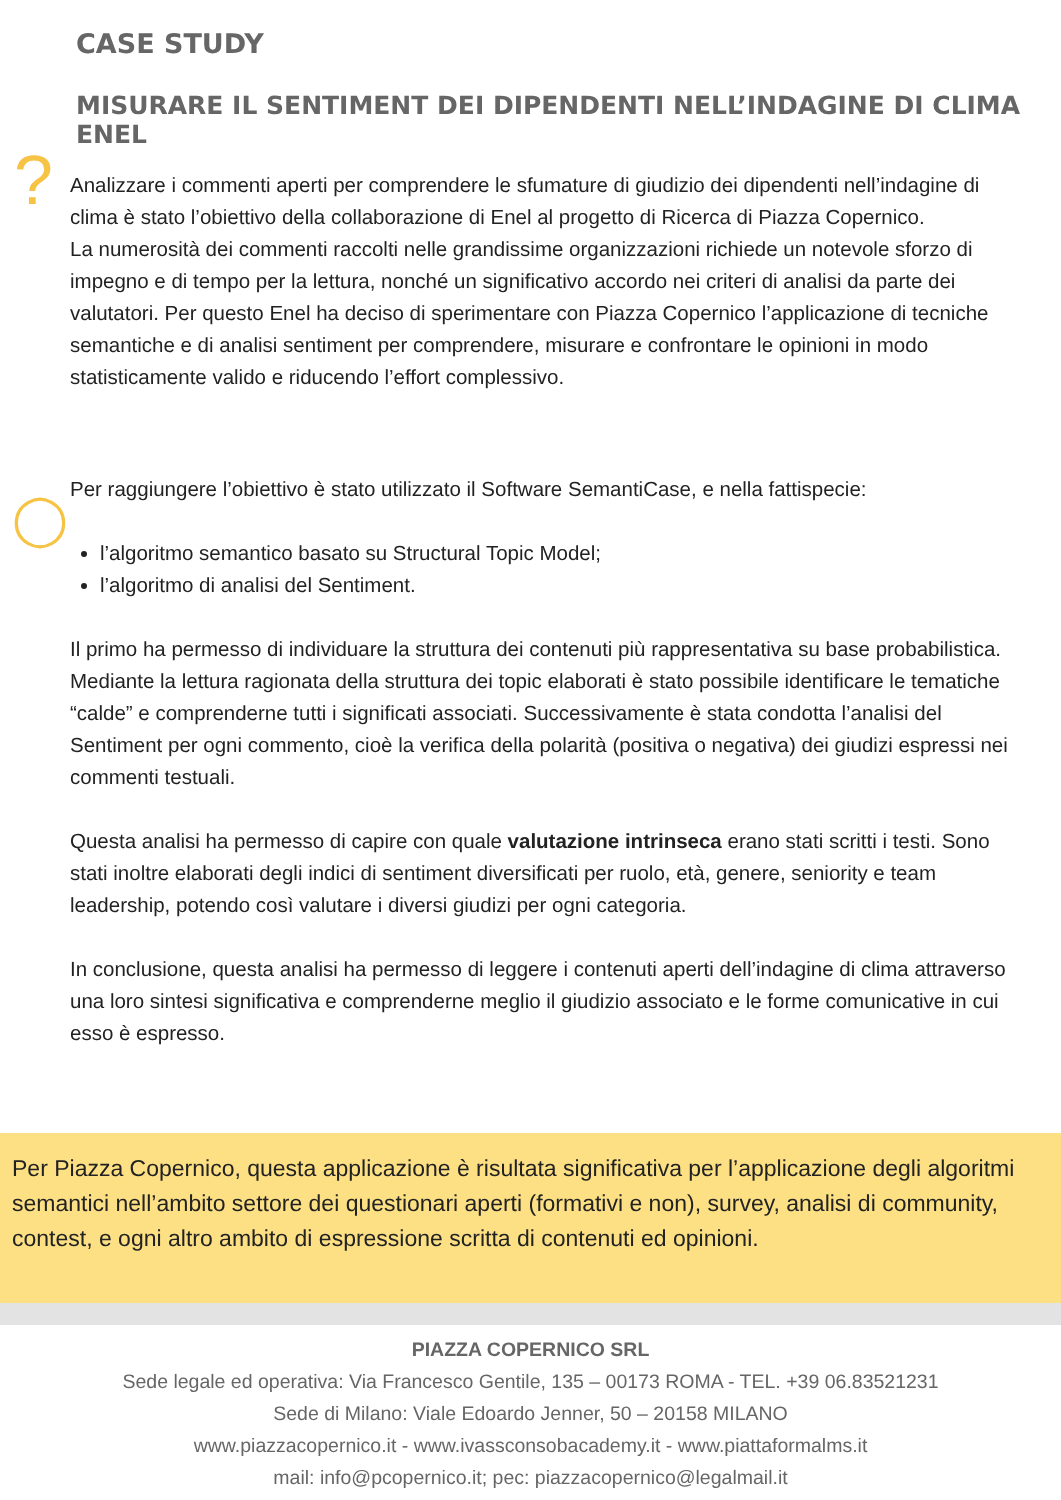CASE STUDY
MISURARE IL SENTIMENT DEI DIPENDENTI NELL’INDAGINE DI CLIMA ENEL
?
◯
Analizzare i commenti aperti per comprendere le sfumature di giudizio dei dipendenti nell’indagine di clima è stato l’obiettivo della collaborazione di Enel al progetto di Ricerca di Piazza Copernico.
La numerosità dei commenti raccolti nelle grandissime organizzazioni richiede un notevole sforzo di impegno e di tempo per la lettura, nonché un significativo accordo nei criteri di analisi da parte dei valutatori. Per questo Enel ha deciso di sperimentare con Piazza Copernico l’applicazione di tecniche semantiche e di analisi sentiment per comprendere, misurare e confrontare le opinioni in modo statisticamente valido e riducendo l’effort complessivo.
Per raggiungere l’obiettivo è stato utilizzato il Software SemantiCase, e nella fattispecie:
l’algoritmo semantico basato su Structural Topic Model;
l’algoritmo di analisi del Sentiment.
Il primo ha permesso di individuare la struttura dei contenuti più rappresentativa su base probabilistica. Mediante la lettura ragionata della struttura dei topic elaborati è stato possibile identificare le tematiche “calde” e comprenderne tutti i significati associati. Successivamente è stata condotta l’analisi del Sentiment per ogni commento, cioè la verifica della polarità (positiva o negativa) dei giudizi espressi nei commenti testuali.
Questa analisi ha permesso di capire con quale valutazione intrinseca erano stati scritti i testi. Sono stati inoltre elaborati degli indici di sentiment diversificati per ruolo, età, genere, seniority e team leadership, potendo così valutare i diversi giudizi per ogni categoria.
In conclusione, questa analisi ha permesso di leggere i contenuti aperti dell’indagine di clima attraverso una loro sintesi significativa e comprenderne meglio il giudizio associato e le forme comunicative in cui esso è espresso.
Per Piazza Copernico, questa applicazione è risultata significativa per l’applicazione degli algoritmi semantici nell’ambito settore dei questionari aperti (formativi e non), survey, analisi di community, contest, e ogni altro ambito di espressione scritta di contenuti ed opinioni.
PIAZZA COPERNICO SRL
Sede legale ed operativa: Via Francesco Gentile, 135 – 00173 ROMA - TEL. +39 06.83521231
Sede di Milano: Viale Edoardo Jenner, 50 – 20158 MILANO
www.piazzacopernico.it - www.ivassconsobacademy.it - www.piattaformalms.it
mail: info@pcopernico.it; pec: piazzacopernico@legalmail.it